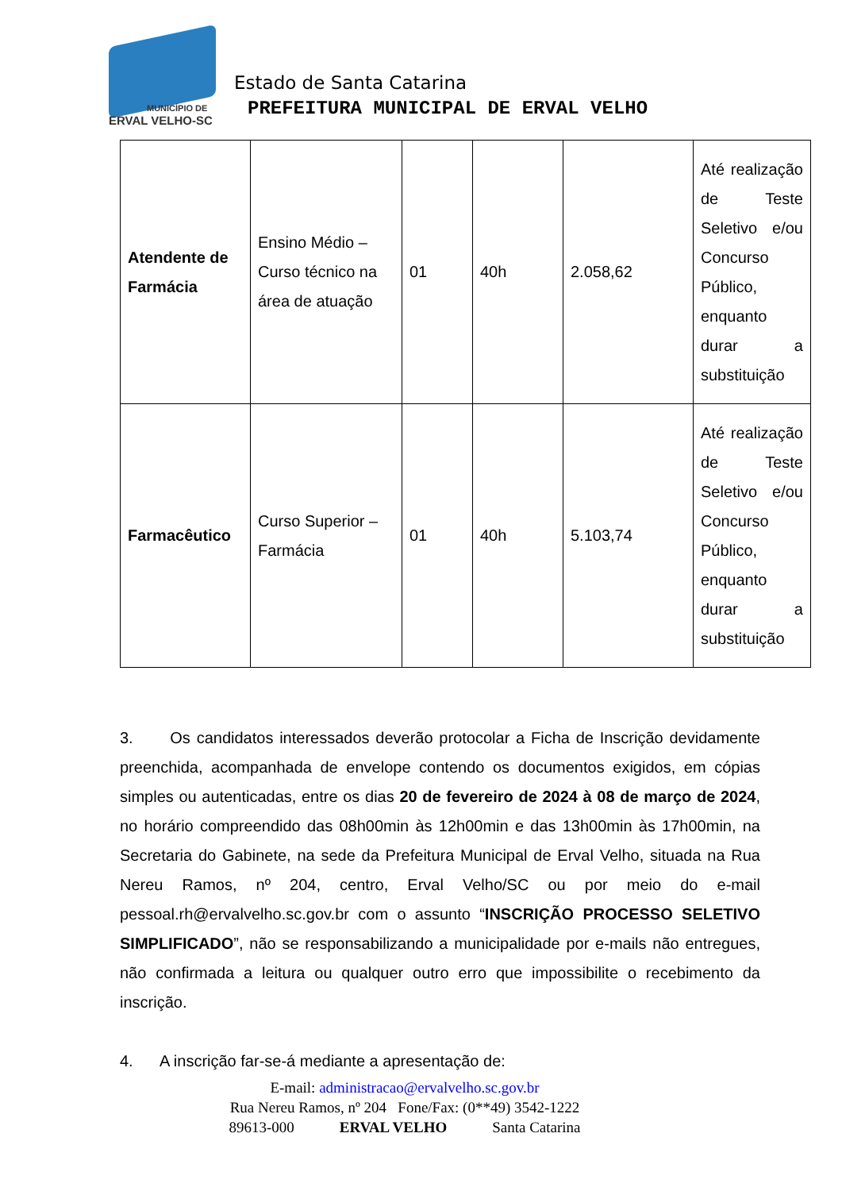MUNICÍPIO DE
ERVAL VELHO-SC
Estado de Santa Catarina
PREFEITURA MUNICIPAL DE ERVAL VELHO
| Atendente de Farmácia | Ensino Médio – Curso técnico na área de atuação | 01 | 40h | 2.058,62 | Até realização de Teste Seletivo e/ou Concurso Público, enquanto durar a substituição |
| Farmacêutico | Curso Superior – Farmácia | 01 | 40h | 5.103,74 | Até realização de Teste Seletivo e/ou Concurso Público, enquanto durar a substituição |
3. Os candidatos interessados deverão protocolar a Ficha de Inscrição devidamente preenchida, acompanhada de envelope contendo os documentos exigidos, em cópias simples ou autenticadas, entre os dias 20 de fevereiro de 2024 à 08 de março de 2024, no horário compreendido das 08h00min às 12h00min e das 13h00min às 17h00min, na Secretaria do Gabinete, na sede da Prefeitura Municipal de Erval Velho, situada na Rua Nereu Ramos, nº 204, centro, Erval Velho/SC ou por meio do e-mail pessoal.rh@ervalvelho.sc.gov.br com o assunto “INSCRIÇÃO PROCESSO SELETIVO SIMPLIFICADO”, não se responsabilizando a municipalidade por e-mails não entregues, não confirmada a leitura ou qualquer outro erro que impossibilite o recebimento da inscrição.
4. A inscrição far-se-á mediante a apresentação de:
E-mail: administracao@ervalvelho.sc.gov.br
Rua Nereu Ramos, nº 204 Fone/Fax: (0**49) 3542-1222
89613-000 ERVAL VELHO Santa Catarina